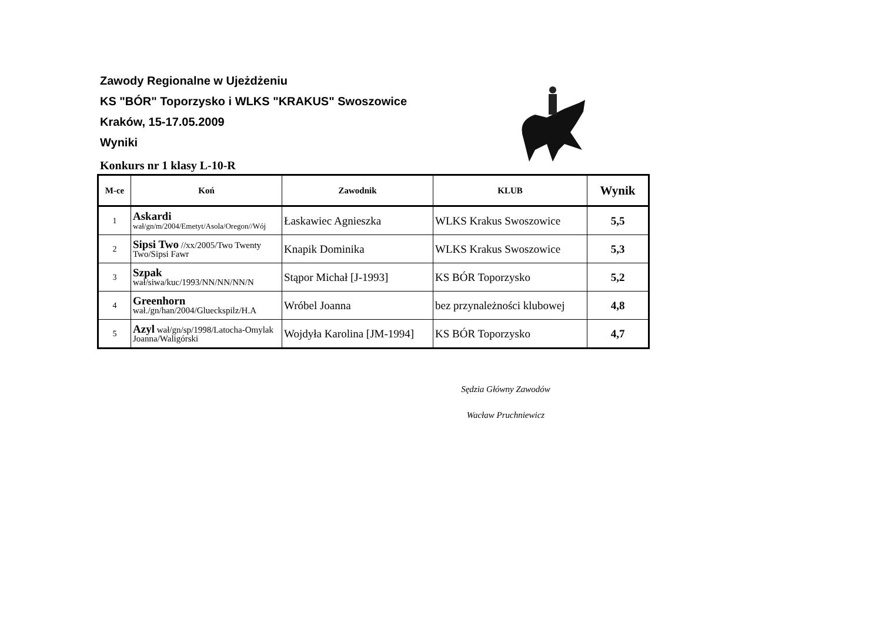Zawody Regionalne w Ujeżdżeniu
KS "BÓR" Toporzysko i WLKS "KRAKUS" Swoszowice
Kraków, 15-17.05.2009
Wyniki
Konkurs nr 1 klasy L-10-R
| M-ce | Koń | Zawodnik | KLUB | Wynik |
| --- | --- | --- | --- | --- |
| 1 | Askardi wał/gn/m/2004/Emetyt/Asola/Oregon//Wój | Łaskawiec Agnieszka | WLKS Krakus Swoszowice | 5,5 |
| 2 | Sipsi Two //xx/2005/Two Twenty Two/Sipsi Fawr | Knapik Dominika | WLKS Krakus Swoszowice | 5,3 |
| 3 | Szpak wał/siwa/kuc/1993/NN/NN/NN/N | Stąpor Michał [J-1993] | KS BÓR Toporzysko | 5,2 |
| 4 | Greenhorn wał./gn/han/2004/Glueckspilz/H.A | Wróbel Joanna | bez przynależności klubowej | 4,8 |
| 5 | Azyl wał/gn/sp/1998/Latocha-Omylak Joanna/Waligórski | Wojdyła Karolina [JM-1994] | KS BÓR Toporzysko | 4,7 |
Sędzia Główny Zawodów
Wacław Pruchniewicz